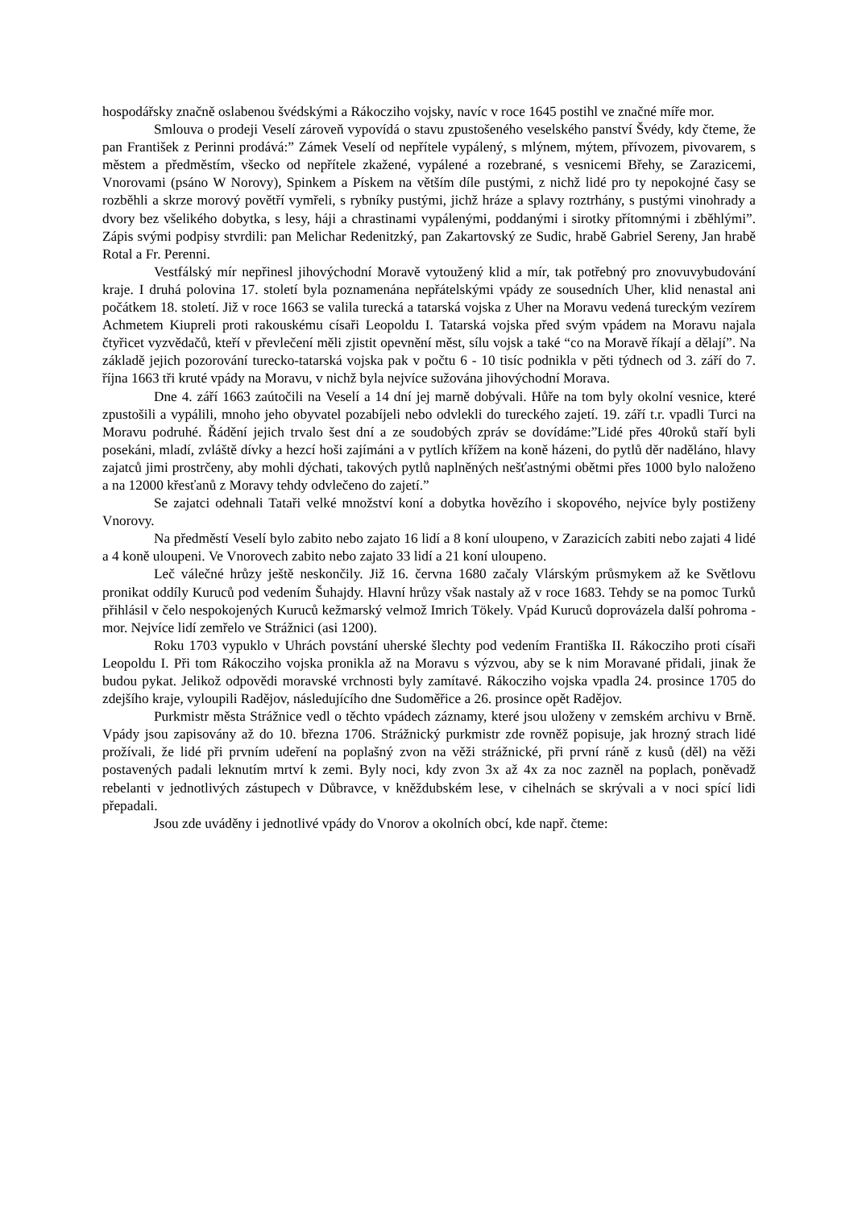hospodářsky značně oslabenou švédskými a Rákocziho vojsky, navíc v roce 1645 postihl ve značné míře mor.
Smlouva o prodeji Veselí zároveň vypovídá o stavu zpustošeného veselského panství Švédy, kdy čteme, že pan František z Perinni prodává:” Zámek Veselí od nepřítele vypálený, s mlýnem, mýtem, přívozem, pivovarem, s městem a předměstím, všecko od nepřítele zkažené, vypálené a rozebrané, s vesnicemi Břehy, se Zarazicemi, Vnorovami (psáno W Norovy), Spinkem a Pískem na větším díle pustými, z nichž lidé pro ty nepokojné časy se rozběhli a skrze morový povětří vymřeli, s rybníky pustými, jichž hráze a splavy roztrhány, s pustými vinohrady a dvory bez všelikého dobytka, s lesy, háji a chrastinami vypálenými, poddanými i sirotky přítomnými i zběhlými”. Zápis svými podpisy stvrdili: pan Melichar Redenitzký, pan Zakartovský ze Sudic, hrabě Gabriel Sereny, Jan hrabě Rotal a Fr. Perenni.
Vestfálský mír nepřinesl jihovýchodní Moravě vytoužený klid a mír, tak potřebný pro znovuvybudování kraje. I druhá polovina 17. století byla poznamenána nepřátelskými vpády ze sousedních Uher, klid nenastal ani počátkem 18. století. Již v roce 1663 se valila turecká a tatarská vojska z Uher na Moravu vedená tureckým vezírem Achmetem Kiupreli proti rakouskému císaři Leopoldu I. Tatarská vojska před svým vpádem na Moravu najala čtyřicet vyzvědačů, kteří v převlečení měli zjistit opevnění měst, sílu vojsk a také “co na Moravě říkají a dělají”. Na základě jejich pozorování turecko-tatarská vojska pak v počtu 6 - 10 tisíc podnikla v pěti týdnech od 3. září do 7. října 1663 tři kruté vpády na Moravu, v nichž byla nejvíce sužována jihovýchodní Morava.
Dne 4. září 1663 zaútočili na Veselí a 14 dní jej marně dobývali. Hůře na tom byly okolní vesnice, které zpustošili a vypálili, mnoho jeho obyvatel pozabíjeli nebo odvlekli do tureckého zajetí. 19. září t.r. vpadli Turci na Moravu podruhé. Řádění jejich trvalo šest dní a ze soudobých zpráv se dovídáme:”Lidé přes 40roků staří byli posekáni, mladí, zvláště dívky a hezcí hoši zajímáni a v pytlích křížem na koně házeni, do pytlů děr naděláno, hlavy zajatců jimi prostrčeny, aby mohli dýchati, takových pytlů naplněných nešťastnými obětmi přes 1000 bylo naloženo a na 12000 křesťanů z Moravy tehdy odvlečeno do zajetí.”
Se zajatci odehnali Tataři velké množství koní a dobytka hovězího i skopového, nejvíce byly postiženy Vnorovy.
Na předměstí Veselí bylo zabito nebo zajato 16 lidí a 8 koní uloupeno, v Zarazicích zabiti nebo zajati 4 lidé a 4 koně uloupeni. Ve Vnorovech zabito nebo zajato 33 lidí a 21 koní uloupeno.
Leč válečné hrůzy ještě neskončily. Již 16. června 1680 začaly Vlárským průsmykem až ke Světlovu pronikat oddíly Kuruců pod vedením Šuhajdy. Hlavní hrůzy však nastaly až v roce 1683. Tehdy se na pomoc Turků přihlásil v čelo nespokojených Kuruců kežmarský velmož Imrich Tökely. Vpád Kuruců doprovázela další pohroma - mor. Nejvíce lidí zemřelo ve Strážnici (asi 1200).
Roku 1703 vypuklo v Uhrách povstání uherské šlechty pod vedením Františka II. Rákocziho proti císaři Leopoldu I. Při tom Rákocziho vojska pronikla až na Moravu s výzvou, aby se k nim Moravané přidali, jinak že budou pykat. Jelikož odpovědi moravské vrchnosti byly zamítavé. Rákocziho vojska vpadla 24. prosince 1705 do zdejšího kraje, vyloupili Radějov, následujícího dne Sudoměřice a 26. prosince opět Radějov.
Purkmistr města Strážnice vedl o těchto vpádech záznamy, které jsou uloženy v zemském archivu v Brně. Vpády jsou zapisovány až do 10. března 1706. Strážnický purkmistr zde rovněž popisuje, jak hrozný strach lidé prožívali, že lidé při prvním udeření na poplašný zvon na věži strážnické, při první ráně z kusů (děl) na věži postavených padali leknutím mrtví k zemi. Byly noci, kdy zvon 3x až 4x za noc zazněl na poplach, poněvadž rebelanti v jednotlivých zástupech v Důbravce, v kněždubském lese, v cihelnách se skrývali a v noci spící lidi přepadali.
Jsou zde uváděny i jednotlivé vpády do Vnorov a okolních obcí, kde např. čteme: